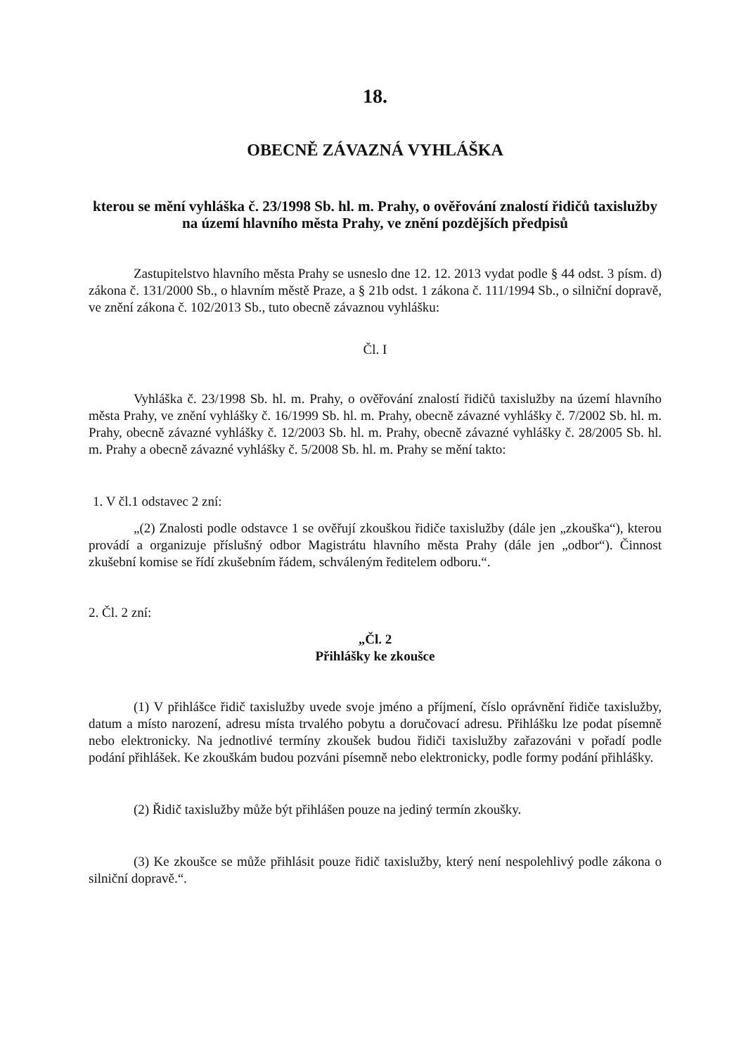18.
OBECNĚ ZÁVAZNÁ VYHLÁŠKA
kterou se mění vyhláška č. 23/1998 Sb. hl. m. Prahy, o ověřování znalostí řidičů taxislužby na území hlavního města Prahy, ve znění pozdějších předpisů
Zastupitelstvo hlavního města Prahy se usneslo dne 12. 12. 2013 vydat podle § 44 odst. 3 písm. d) zákona č. 131/2000 Sb., o hlavním městě Praze, a § 21b odst. 1 zákona č. 111/1994 Sb., o silniční dopravě, ve znění zákona č. 102/2013 Sb., tuto obecně závaznou vyhlášku:
Čl. I
Vyhláška č. 23/1998 Sb. hl. m. Prahy, o ověřování znalostí řidičů taxislužby na území hlavního města Prahy, ve znění vyhlášky č. 16/1999 Sb. hl. m. Prahy, obecně závazné vyhlášky č. 7/2002 Sb. hl. m. Prahy, obecně závazné vyhlášky č. 12/2003 Sb. hl. m. Prahy, obecně závazné vyhlášky č. 28/2005 Sb. hl. m. Prahy a obecně závazné vyhlášky č. 5/2008 Sb. hl. m. Prahy se mění takto:
1. V čl.1 odstavec 2 zní:
„(2) Znalosti podle odstavce 1 se ověřují zkouškou řidiče taxislužby (dále jen „zkouška“), kterou provádí a organizuje příslušný odbor Magistrátu hlavního města Prahy (dále jen „odbor“). Činnost zkušební komise se řídí zkušebním řádem, schváleným ředitelem odboru.“.
2. Čl. 2 zní:
„Čl. 2
Přihlášky ke zkoušce
(1) V přihlášce řidič taxislužby uvede svoje jméno a příjmení, číslo oprávnění řidiče taxislužby, datum a místo narození, adresu místa trvalého pobytu a doručovací adresu. Přihlášku lze podat písemně nebo elektronicky. Na jednotlivé termíny zkoušek budou řidiči taxislužby zařazováni v pořadí podle podání přihlášek. Ke zkouškám budou pozváni písemně nebo elektronicky, podle formy podání přihlášky.
(2) Řidič taxislužby může být přihlášen pouze na jediný termín zkoušky.
(3) Ke zkoušce se může přihlásit pouze řidič taxislužby, který není nespolehlivý podle zákona o silniční dopravě.“.